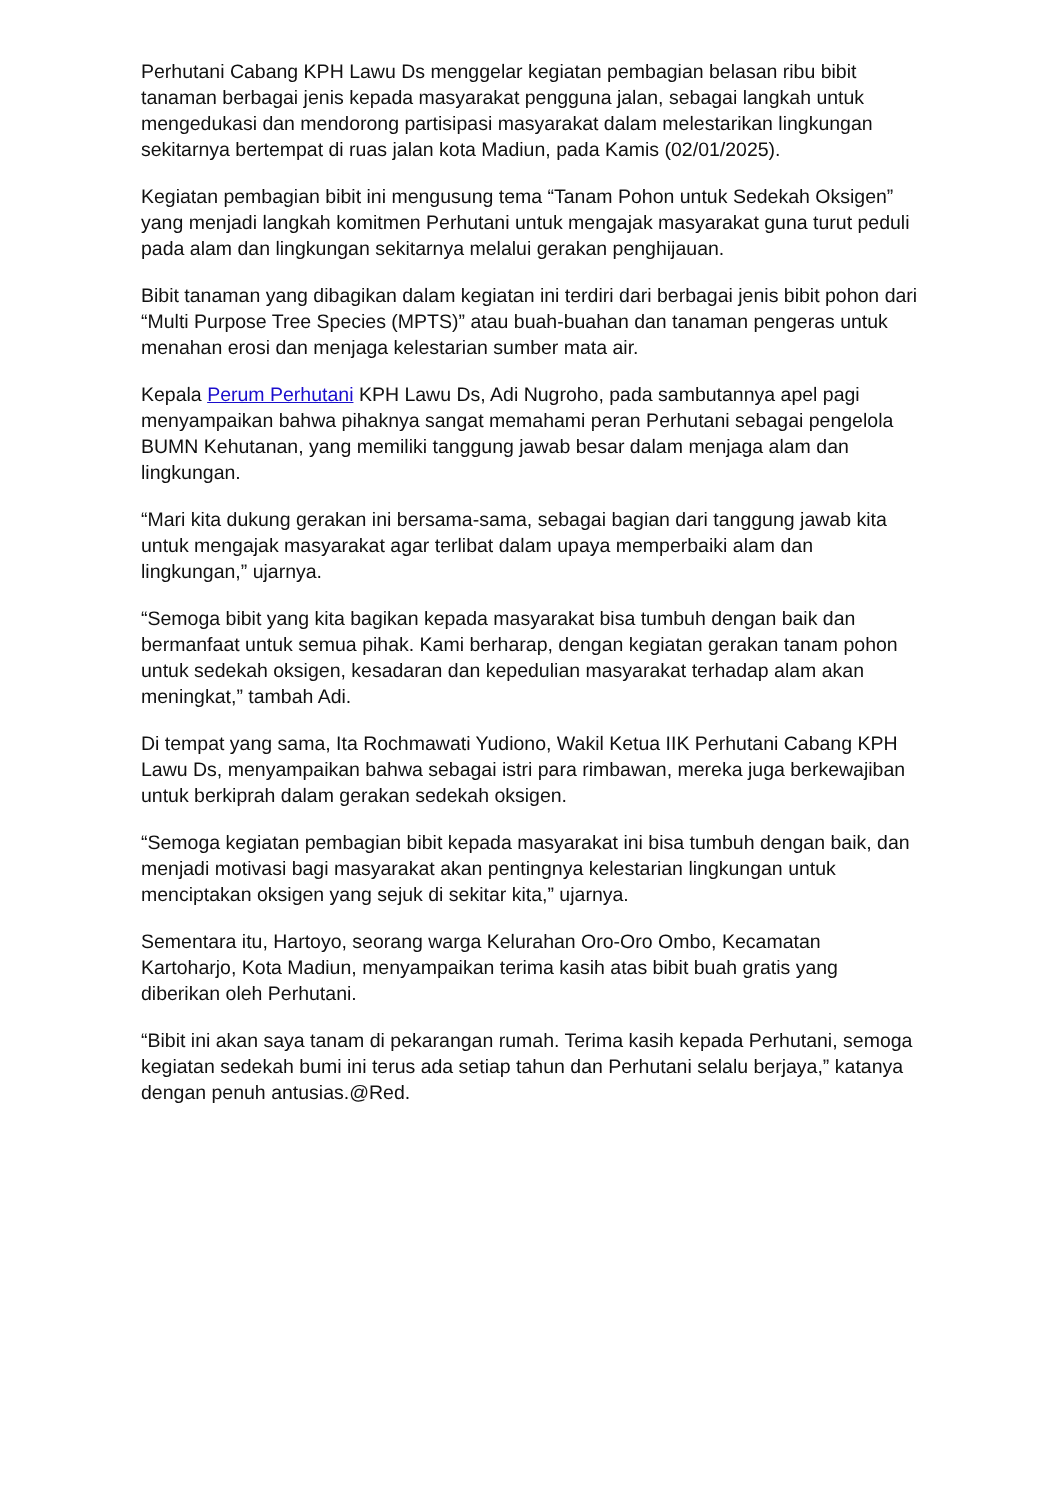Perhutani Cabang KPH Lawu Ds menggelar kegiatan pembagian belasan ribu bibit tanaman berbagai jenis kepada masyarakat pengguna jalan, sebagai langkah untuk mengedukasi dan mendorong partisipasi masyarakat dalam melestarikan lingkungan sekitarnya bertempat di ruas jalan kota Madiun, pada Kamis (02/01/2025).
Kegiatan pembagian bibit ini mengusung tema “Tanam Pohon untuk Sedekah Oksigen” yang menjadi langkah komitmen Perhutani untuk mengajak masyarakat guna turut peduli pada alam dan lingkungan sekitarnya melalui gerakan penghijauan.
Bibit tanaman yang dibagikan dalam kegiatan ini terdiri dari berbagai jenis bibit pohon dari “Multi Purpose Tree Species (MPTS)” atau buah-buahan dan tanaman pengeras untuk menahan erosi dan menjaga kelestarian sumber mata air.
Kepala Perum Perhutani KPH Lawu Ds, Adi Nugroho, pada sambutannya apel pagi menyampaikan bahwa pihaknya sangat memahami peran Perhutani sebagai pengelola BUMN Kehutanan, yang memiliki tanggung jawab besar dalam menjaga alam dan lingkungan.
“Mari kita dukung gerakan ini bersama-sama, sebagai bagian dari tanggung jawab kita untuk mengajak masyarakat agar terlibat dalam upaya memperbaiki alam dan lingkungan,” ujarnya.
“Semoga bibit yang kita bagikan kepada masyarakat bisa tumbuh dengan baik dan bermanfaat untuk semua pihak. Kami berharap, dengan kegiatan gerakan tanam pohon untuk sedekah oksigen, kesadaran dan kepedulian masyarakat terhadap alam akan meningkat,” tambah Adi.
Di tempat yang sama, Ita Rochmawati Yudiono, Wakil Ketua IIK Perhutani Cabang KPH Lawu Ds, menyampaikan bahwa sebagai istri para rimbawan, mereka juga berkewajiban untuk berkiprah dalam gerakan sedekah oksigen.
“Semoga kegiatan pembagian bibit kepada masyarakat ini bisa tumbuh dengan baik, dan menjadi motivasi bagi masyarakat akan pentingnya kelestarian lingkungan untuk menciptakan oksigen yang sejuk di sekitar kita,” ujarnya.
Sementara itu, Hartoyo, seorang warga Kelurahan Oro-Oro Ombo, Kecamatan Kartoharjo, Kota Madiun, menyampaikan terima kasih atas bibit buah gratis yang diberikan oleh Perhutani.
“Bibit ini akan saya tanam di pekarangan rumah. Terima kasih kepada Perhutani, semoga kegiatan sedekah bumi ini terus ada setiap tahun dan Perhutani selalu berjaya,” katanya dengan penuh antusias.@Red.